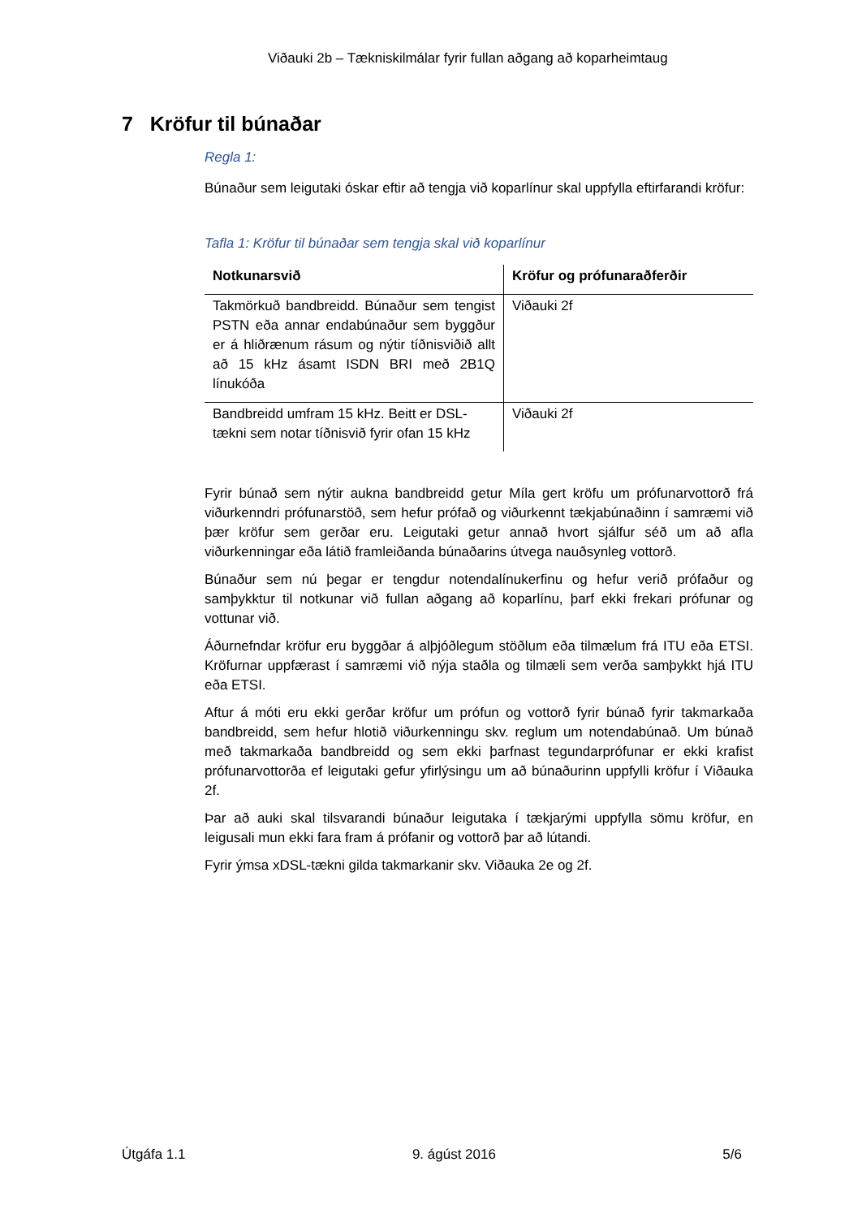Viðauki 2b – Tækniskilmálar fyrir fullan aðgang að koparheimtaug
7 Kröfur til búnaðar
Regla 1:
Búnaður sem leigutaki óskar eftir að tengja við koparlínur skal uppfylla eftirfarandi kröfur:
Tafla 1: Kröfur til búnaðar sem tengja skal við koparlínur
| Notkunarsvið | Kröfur og prófunaraðferðir |
| --- | --- |
| Takmörkuð bandbreidd. Búnaður sem tengist PSTN eða annar endabúnaður sem byggður er á hliðrænum rásum og nýtir tíðnisviðið allt að 15 kHz ásamt ISDN BRI með 2B1Q línukóða | Viðauki 2f |
| Bandbreidd umfram 15 kHz. Beitt er DSL-tækni sem notar tíðnisvið fyrir ofan 15 kHz | Viðauki 2f |
Fyrir búnað sem nýtir aukna bandbreidd getur Míla gert kröfu um prófunarvottorð frá viðurkenndri prófunarstöð, sem hefur prófað og viðurkennt tækjabúnaðinn í samræmi við þær kröfur sem gerðar eru. Leigutaki getur annað hvort sjálfur séð um að afla viðurkenningar eða látið framleiðanda búnaðarins útvega nauðsynleg vottorð.
Búnaður sem nú þegar er tengdur notendalínukerfinu og hefur verið prófaður og samþykktur til notkunar við fullan aðgang að koparlínu, þarf ekki frekari prófunar og vottunar við.
Áðurnefndar kröfur eru byggðar á alþjóðlegum stöðlum eða tilmælum frá ITU eða ETSI. Kröfurnar uppfærast í samræmi við nýja staðla og tilmæli sem verða samþykkt hjá ITU eða ETSI.
Aftur á móti eru ekki gerðar kröfur um prófun og vottorð fyrir búnað fyrir takmarkaða bandbreidd, sem hefur hlotið viðurkenningu skv. reglum um notendabúnað. Um búnað með takmarkaða bandbreidd og sem ekki þarfnast tegundarprófunar er ekki krafist prófunarvottorða ef leigutaki gefur yfirlýsingu um að búnaðurinn uppfylli kröfur í Viðauka 2f.
Þar að auki skal tilsvarandi búnaður leigutaka í tækjarými uppfylla sömu kröfur, en leigusali mun ekki fara fram á prófanir og vottorð þar að lútandi.
Fyrir ýmsa xDSL-tækni gilda takmarkanir skv. Viðauka 2e og 2f.
Útgáfa 1.1 9. ágúst 2016 5/6